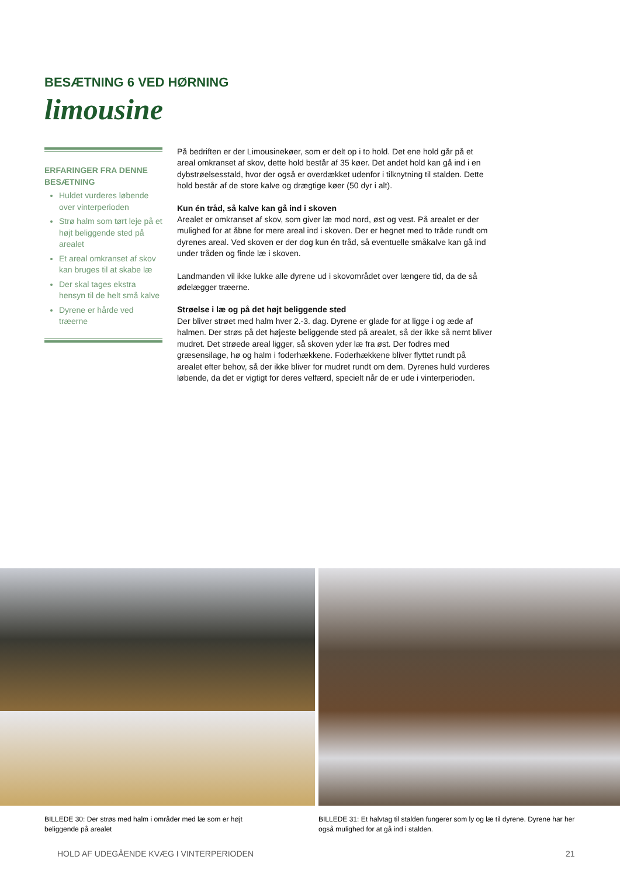BESÆTNING 6 VED HØRNING
limousine
ERFARINGER FRA DENNE BESÆTNING
Huldet vurderes løbende over vinterperioden
Strø halm som tørt leje på et højt beliggende sted på arealet
Et areal omkranset af skov kan bruges til at skabe læ
Der skal tages ekstra hensyn til de helt små kalve
Dyrene er hårde ved træerne
På bedriften er der Limousinekøer, som er delt op i to hold. Det ene hold går på et areal omkranset af skov, dette hold består af 35 køer. Det andet hold kan gå ind i en dybstrøel­sesstald, hvor der også er overdækket udenfor i tilknytning til stalden. Dette hold består af de store kalve og drægtige køer (50 dyr i alt).
Kun én tråd, så kalve kan gå ind i skoven
Arealet er omkranset af skov, som giver læ mod nord, øst og vest. På arealet er der mulighed for at åbne for mere areal ind i skoven. Der er hegnet med to tråde rundt om dyrenes areal. Ved skoven er der dog kun én tråd, så eventuelle småkalve kan gå ind under tråden og finde læ i skoven.
Landmanden vil ikke lukke alle dyrene ud i skovområdet over længere tid, da de så ødelægger træerne.
Strøelse i læ og på det højt beliggende sted
Der bliver strøet med halm hver 2.-3. dag. Dyrene er glade for at ligge i og æde af halmen. Der strøs på det højeste beliggende sted på arealet, så der ikke så nemt bliver mudret. Det strøede areal ligger, så skoven yder læ fra øst. Der fodres med græsensilage, hø og halm i foderhækkene. Foderhækkene bliver flyttet rundt på arealet efter behov, så der ikke bliver for mudret rundt om dem. Dyrenes huld vurderes løbende, da det er vigtigt for deres velfærd, specielt når de er ude i vinterperioden.
BILLEDE 30: Der strøs med halm i områder med læ som er højt beliggende på arealet
BILLEDE 31: Et halvtag til stalden fungerer som ly og læ til dyrene. Dyrene har her også mulighed for at gå ind i stalden.
HOLD AF UDEGÅENDE KVÆG I VINTERPERIODEN
21